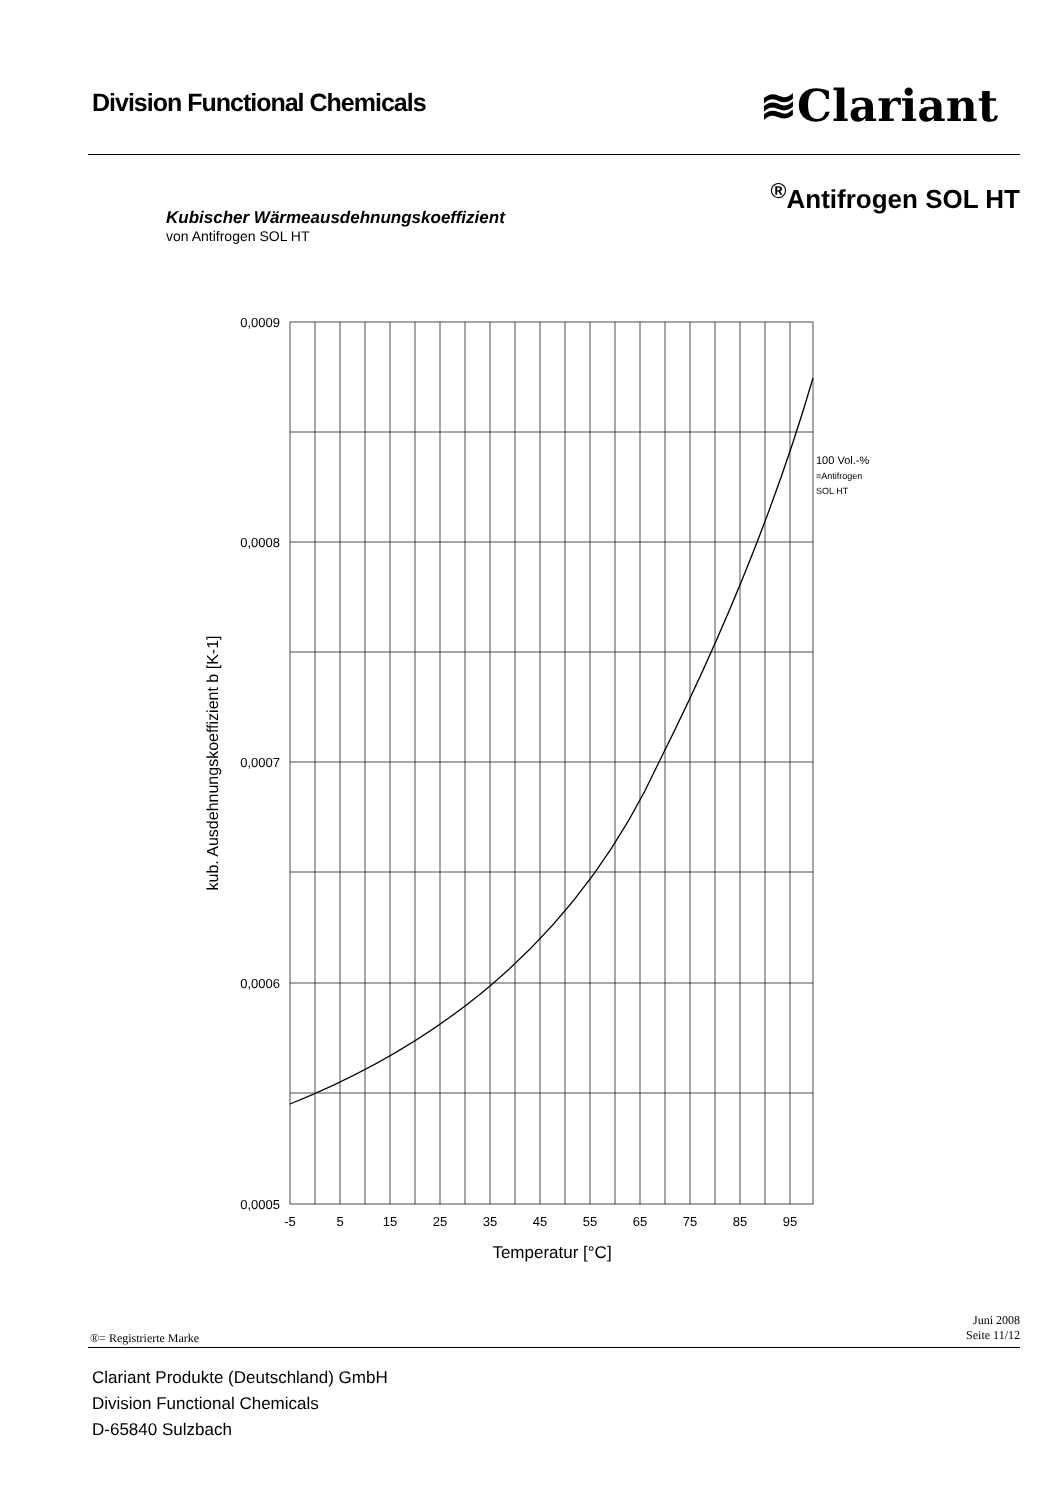Division Functional Chemicals ≋Clariant
<sup>®</sup>Antifrogen SOL HT
Kubischer Wärmeausdehnungskoeffizient
von Antifrogen SOL HT
0,0009
0,0008
0,0007
0,0006
0,0005
-5
5
15
25
35
45
55
65
75
85
95
Temperatur [°C]
kub. Ausdehnungskoeffizient b [K-1]
100 Vol.-%
=Antifrogen
SOL HT
Juni 2008
Seite 11/12
®= Registrierte Marke
Clariant Produkte (Deutschland) GmbH
Division Functional Chemicals
D-65840 Sulzbach